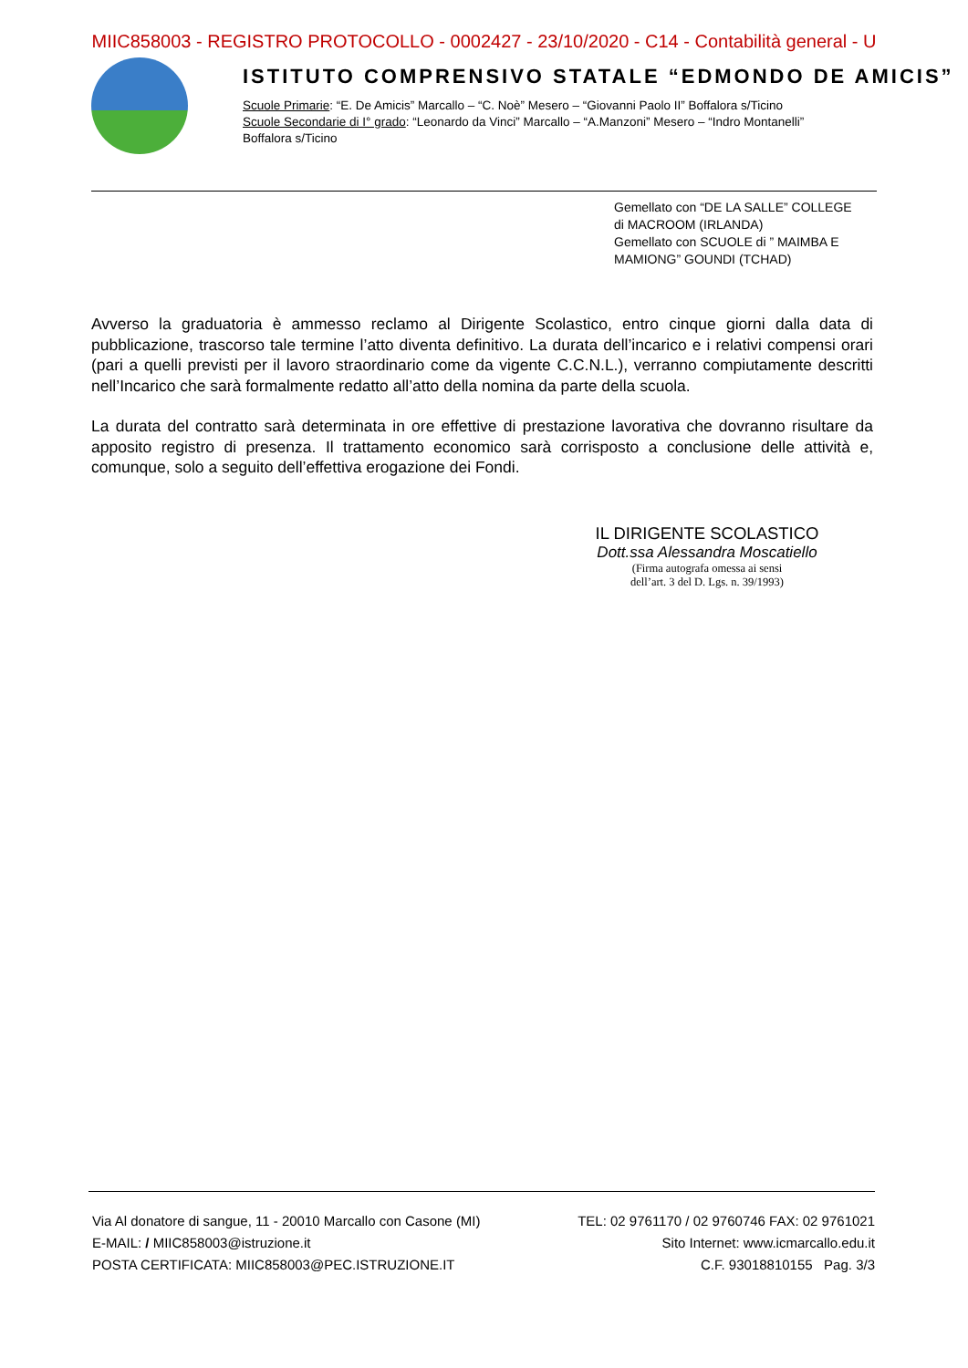MIIC858003 - REGISTRO PROTOCOLLO - 0002427 - 23/10/2020 - C14 - Contabilità general - U
ISTITUTO COMPRENSIVO STATALE “EDMONDO DE AMICIS”
Scuole Primarie: “E. De Amicis” Marcallo – “C. Noè” Mesero – “Giovanni Paolo II” Boffalora s/Ticino
Scuole Secondarie di I° grado: “Leonardo da Vinci” Marcallo – “A.Manzoni” Mesero – “Indro Montanelli”
Boffalora s/Ticino
Gemellato con “DE LA SALLE” COLLEGE
di MACROOM (IRLANDA)
Gemellato con SCUOLE di ” MAIMBA E
MAMIONG” GOUNDI (TCHAD)
Avverso la graduatoria è ammesso reclamo al Dirigente Scolastico, entro cinque giorni dalla data di pubblicazione, trascorso tale termine l’atto diventa definitivo. La durata dell’incarico e i relativi compensi orari (pari a quelli previsti per il lavoro straordinario come da vigente C.C.N.L.), verranno compiutamente descritti nell’Incarico che sarà formalmente redatto all’atto della nomina da parte della scuola.
La durata del contratto sarà determinata in ore effettive di prestazione lavorativa che dovranno risultare da apposito registro di presenza. Il trattamento economico sarà corrisposto a conclusione delle attività e, comunque, solo a seguito dell’effettiva erogazione dei Fondi.
IL DIRIGENTE SCOLASTICO
Dott.ssa Alessandra Moscatiello
(Firma autografa omessa ai sensi
dell’art. 3 del D. Lgs. n. 39/1993)
Via Al donatore di sangue, 11 - 20010 Marcallo con Casone (MI) TEL: 02 9761170 / 02 9760746 FAX: 02 9761021
E-MAIL: / MIIC858003@istruzione.it Sito Internet: www.icmarcallo.edu.it
POSTA CERTIFICATA: MIIC858003@PEC.ISTRUZIONE.IT C.F. 93018810155 Pag. 3/3